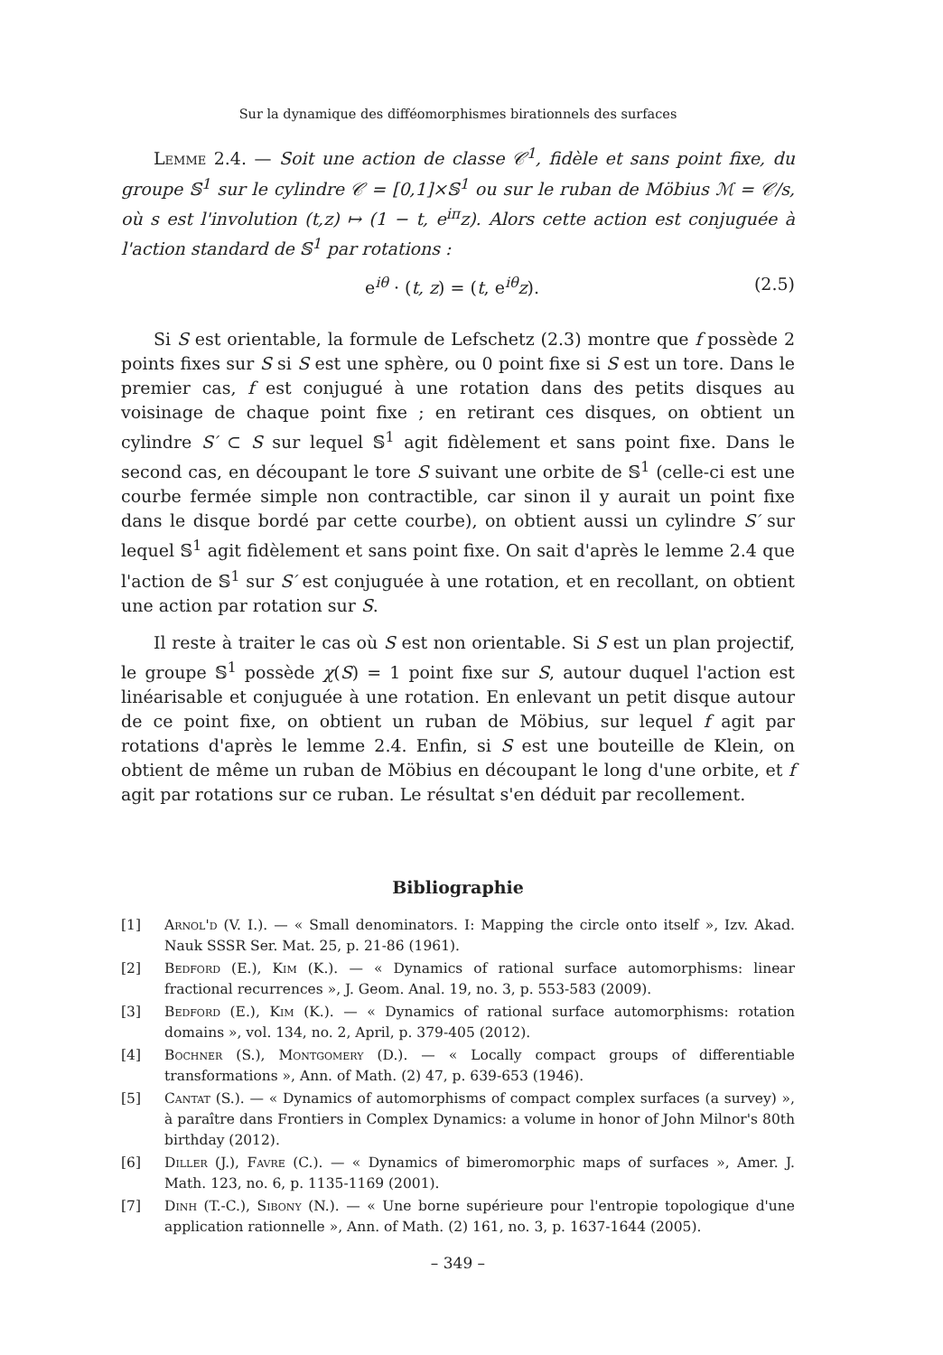Sur la dynamique des difféomorphismes birationnels des surfaces
Lemme 2.4. — Soit une action de classe 𝒞<sup>1</sup>, fidèle et sans point fixe, du groupe 𝕊<sup>1</sup> sur le cylindre 𝒞 = [0,1]×𝕊<sup>1</sup> ou sur le ruban de Möbius ℳ = 𝒞/s, où s est l'involution (t,z) ↦ (1 − t, e<sup>iπ</sup>z). Alors cette action est conjuguée à l'action standard de 𝕊<sup>1</sup> par rotations :
e<sup>iθ</sup> · (t, z) = (t, e<sup>iθ</sup>z). (2.5)
Si S est orientable, la formule de Lefschetz (2.3) montre que f possède 2 points fixes sur S si S est une sphère, ou 0 point fixe si S est un tore. Dans le premier cas, f est conjugué à une rotation dans des petits disques au voisinage de chaque point fixe ; en retirant ces disques, on obtient un cylindre S′ ⊂ S sur lequel 𝕊<sup>1</sup> agit fidèlement et sans point fixe. Dans le second cas, en découpant le tore S suivant une orbite de 𝕊<sup>1</sup> (celle-ci est une courbe fermée simple non contractible, car sinon il y aurait un point fixe dans le disque bordé par cette courbe), on obtient aussi un cylindre S′ sur lequel 𝕊<sup>1</sup> agit fidèlement et sans point fixe. On sait d'après le lemme 2.4 que l'action de 𝕊<sup>1</sup> sur S′ est conjuguée à une rotation, et en recollant, on obtient une action par rotation sur S.
Il reste à traiter le cas où S est non orientable. Si S est un plan projectif, le groupe 𝕊<sup>1</sup> possède χ(S) = 1 point fixe sur S, autour duquel l'action est linéarisable et conjuguée à une rotation. En enlevant un petit disque autour de ce point fixe, on obtient un ruban de Möbius, sur lequel f agit par rotations d'après le lemme 2.4. Enfin, si S est une bouteille de Klein, on obtient de même un ruban de Möbius en découpant le long d'une orbite, et f agit par rotations sur ce ruban. Le résultat s'en déduit par recollement.
Bibliographie
[1] Arnol'd (V. I.). — « Small denominators. I: Mapping the circle onto itself », Izv. Akad. Nauk SSSR Ser. Mat. 25, p. 21-86 (1961).
[2] Bedford (E.), Kim (K.). — « Dynamics of rational surface automorphisms: linear fractional recurrences », J. Geom. Anal. 19, no. 3, p. 553-583 (2009).
[3] Bedford (E.), Kim (K.). — « Dynamics of rational surface automorphisms: rotation domains », vol. 134, no. 2, April, p. 379-405 (2012).
[4] Bochner (S.), Montgomery (D.). — « Locally compact groups of differentiable transformations », Ann. of Math. (2) 47, p. 639-653 (1946).
[5] Cantat (S.). — « Dynamics of automorphisms of compact complex surfaces (a survey) », à paraître dans Frontiers in Complex Dynamics: a volume in honor of John Milnor's 80th birthday (2012).
[6] Diller (J.), Favre (C.). — « Dynamics of bimeromorphic maps of surfaces », Amer. J. Math. 123, no. 6, p. 1135-1169 (2001).
[7] Dinh (T.-C.), Sibony (N.). — « Une borne supérieure pour l'entropie topologique d'une application rationnelle », Ann. of Math. (2) 161, no. 3, p. 1637-1644 (2005).
– 349 –